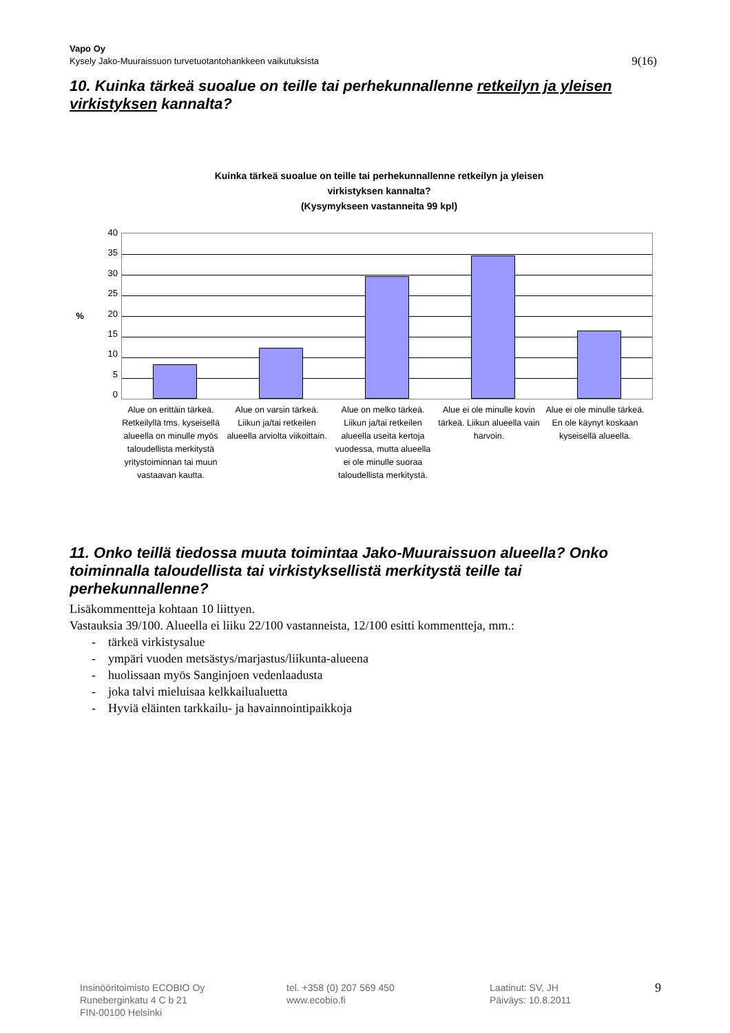Vapo Oy
Kysely Jako-Muuraissuon turvetuotantohankkeen vaikutuksista 9(16)
10. Kuinka tärkeä suoalue on teille tai perhekunnallenne retkeilyn ja yleisen virkistyksen kannalta?
Kuinka tärkeä suoalue on teille tai perhekunnallenne retkeilyn ja yleisen
virkistyksen kannalta?
(Kysymykseen vastanneita 99 kpl)
%
40
35
30
25
20
15
10
5
0
Alue on erittäin tärkeä. Retkeilyllä tms. kyseisellä alueella on minulle myös taloudellista merkitystä yritystoiminnan tai muun vastaavan kautta.
Alue on varsin tärkeä. Liikun ja/tai retkeilen alueella arviolta viikoittain.
Alue on melko tärkeä. Liikun ja/tai retkeilen alueella useita kertoja vuodessa, mutta alueella ei ole minulle suoraa taloudellista merkitystä.
Alue ei ole minulle kovin tärkeä. Liikun alueella vain harvoin.
Alue ei ole minulle tärkeä. En ole käynyt koskaan kyseisellä alueella.
11. Onko teillä tiedossa muuta toimintaa Jako-Muuraissuon alueella? Onko toiminnalla taloudellista tai virkistyksellistä merkitystä teille tai perhekunnallenne?
Lisäkommentteja kohtaan 10 liittyen.
Vastauksia 39/100. Alueella ei liiku 22/100 vastanneista, 12/100 esitti kommentteja, mm.:
- tärkeä virkistysalue
- ympäri vuoden metsästys/marjastus/liikunta-alueena
- huolissaan myös Sanginjoen vedenlaadusta
- joka talvi mieluisaa kelkkailualuetta
- Hyviä eläinten tarkkailu- ja havainnointipaikkoja
Insinööritoimisto ECOBIO Oy
Runeberginkatu 4 C b 21
FIN-00100 Helsinki
tel. +358 (0) 207 569 450
www.ecobio.fi
Laatinut: SV, JH
Päiväys: 10.8.2011
9